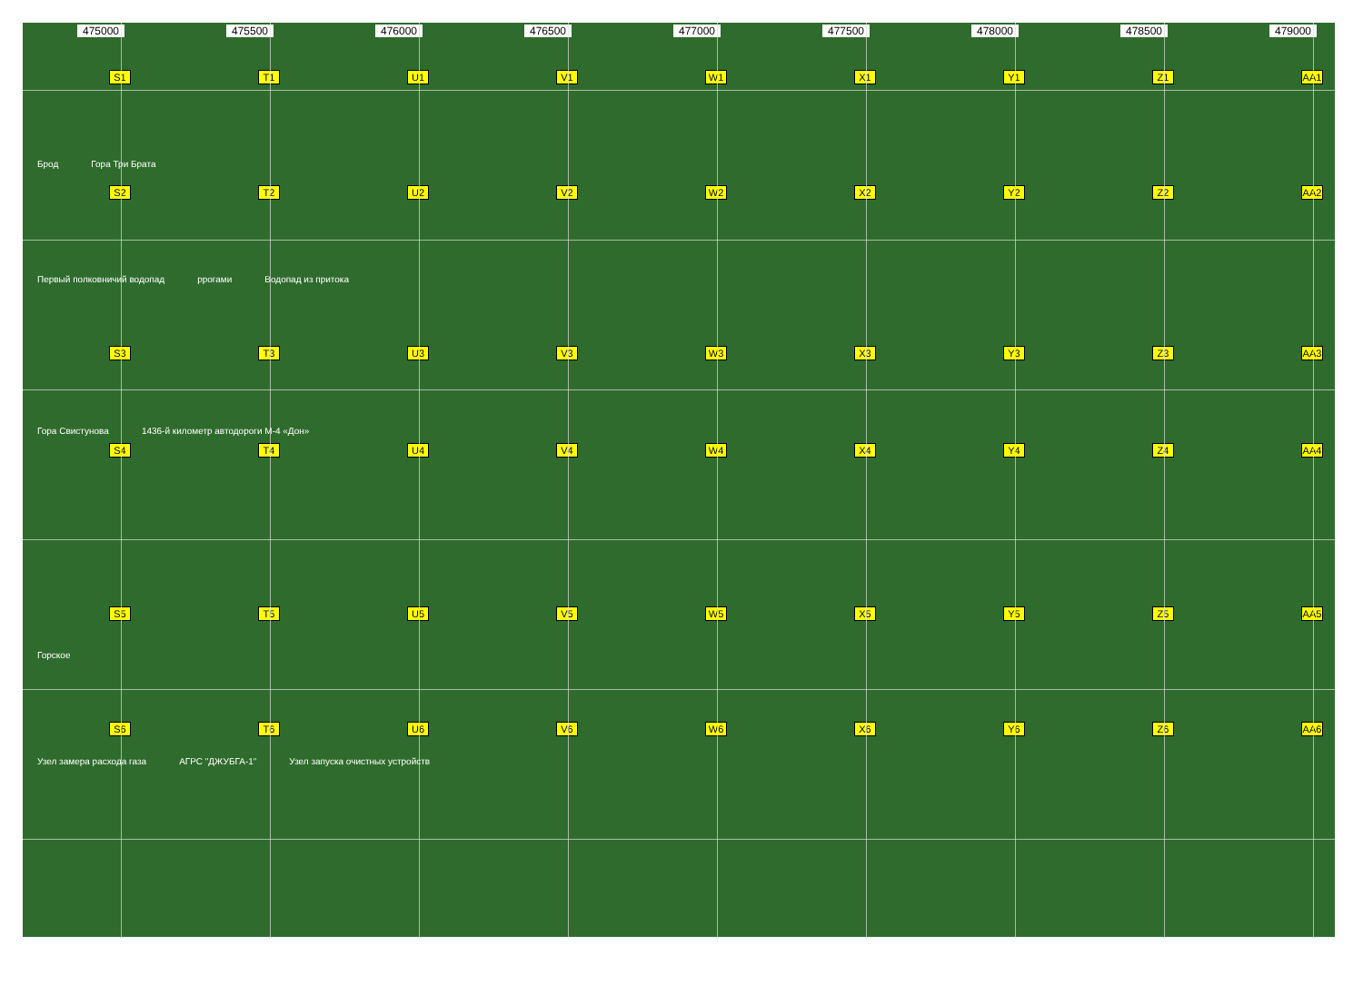475000 475500 476000 476500 477000 477500 478000 478500 479000
S1 T1 U1 V1 W1 X1 Y1 Z1 AA1
Брод
Гора Три Брата
S2 T2 U2 V2 W2 X2 Y2 Z2 AA2
Первый полковничий водопад
ррогами
Водопад из притока
S3 T3 U3 V3 W3 X3 Y3 Z3 AA3
Гора Свистунова
1436-й километр автодороги М-4 «Дон»
S4 T4 U4 V4 W4 X4 Y4 Z4 AA4
S5 T5 U5 V5 W5 X5 Y5 Z5 AA5
Горское
S6 T6 U6 V6 W6 X6 Y6 Z6 AA6
Узел замера расхода газа
АГРС "ДЖУБГА-1"
Узел запуска очистных устройств